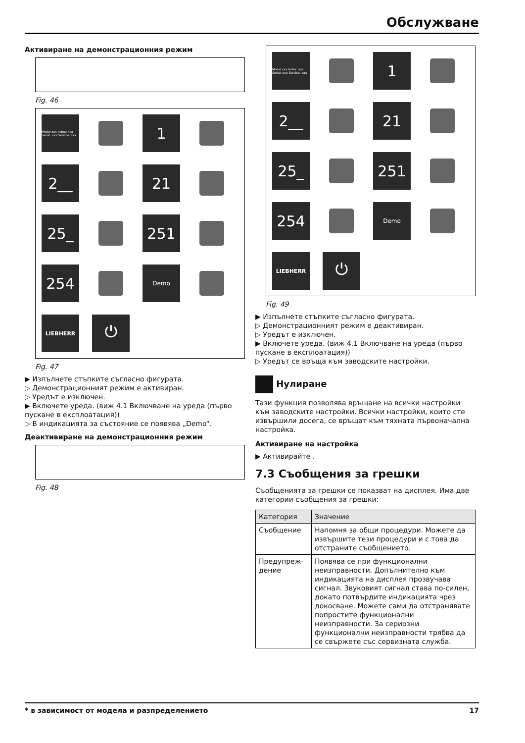Обслужване
Активиране на демонстрационния режим
Fig. 46
Model xxx Index: xxx Serial: xxx Service: xxx
1
2__
21
25_
251
254
Demo
LIEBHERR
⏻
Fig. 47
▶ Изпълнете стъпките съгласно фигурата.
▷ Демонстрационният режим е активиран.
▷ Уредът е изключен.
▶ Включете уреда. (виж 4.1 Включване на уреда (първо пускане в експлоатация))
▷ В индикацията за състояние се появява „Demo“.
Деактивиране на демонстрационния режим
Fig. 48
Model xxx Index: xxx Serial: xxx Service: xxx
1
2__
21
25_
251
254
Demo
LIEBHERR
⏻
Fig. 49
▶ Изпълнете стъпките съгласно фигурата.
▷ Демонстрационният режим е деактивиран.
▷ Уредът е изключен.
▶ Включете уреда. (виж 4.1 Включване на уреда (първо пускане в експлоатация))
▷ Уредът се връща към заводските настройки.
Нулиране
Тази функция позволява връщане на всички настройки към заводските настройки. Всички настройки, които сте извършили досега, се връщат към тяхната първоначална настройка.
Активиране на настройка
▶ Активирайте .
7.3 Съобщения за грешки
Съобщенията за грешки се показват на дисплея. Има две категории съобщения за грешки:
| Категория | Значение |
| --- | --- |
| Съобщение | Напомня за общи процедури. Можете да извършите тези процедури и с това да отстраните съобщението. |
| Предупреж-дение | Появява се при функционални неизправности. Допълнително към индикацията на дисплея прозвучава сигнал. Звуковият сигнал става по-силен, докато потвърдите индикацията чрез докосване. Можете сами да отстранявате попростите функционални неизправности. За сериозни функционални неизправности трябва да се свържете със сервизната служба. |
* в зависимост от модела и разпределението 17